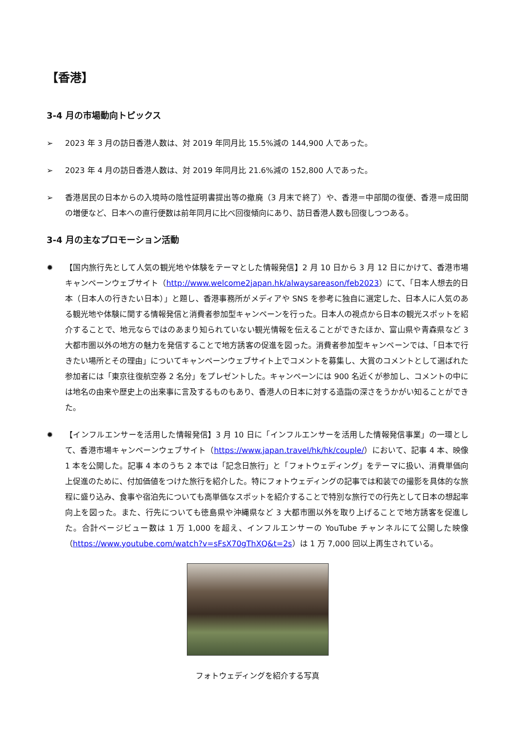【香港】
3-4 月の市場動向トピックス
➢ 2023 年 3 月の訪日香港人数は、対 2019 年同月比 15.5%減の 144,900 人であった。
➢ 2023 年 4 月の訪日香港人数は、対 2019 年同月比 21.6%減の 152,800 人であった。
➢ 香港居民の日本からの入境時の陰性証明書提出等の撤廃（3 月末で終了）や、香港＝中部間の復便、香港＝成田間の増便など、日本への直行便数は前年同月に比べ回復傾向にあり、訪日香港人数も回復しつつある。
3-4 月の主なプロモーション活動
✹ 【国内旅行先として人気の観光地や体験をテーマとした情報発信】2 月 10 日から 3 月 12 日にかけて、香港市場キャンペーンウェブサイト（http://www.welcome2japan.hk/alwaysareason/feb2023）にて、「日本人想去的日本（日本人の行きたい日本）」と題し、香港事務所がメディアや SNS を参考に独自に選定した、日本人に人気のある観光地や体験に関する情報発信と消費者参加型キャンペーンを行った。日本人の視点から日本の観光スポットを紹介することで、地元ならではのあまり知られていない観光情報を伝えることができたほか、富山県や青森県など 3 大都市圏以外の地方の魅力を発信することで地方誘客の促進を図った。消費者参加型キャンペーンでは、「日本で行きたい場所とその理由」についてキャンペーンウェブサイト上でコメントを募集し、大賞のコメントとして選ばれた参加者には「東京往復航空券 2 名分」をプレゼントした。キャンペーンには 900 名近くが参加し、コメントの中には地名の由来や歴史上の出来事に言及するものもあり、香港人の日本に対する造詣の深さをうかがい知ることができた。
✹ 【インフルエンサーを活用した情報発信】3 月 10 日に「インフルエンサーを活用した情報発信事業」の一環として、香港市場キャンペーンウェブサイト（https://www.japan.travel/hk/hk/couple/）において、記事 4 本、映像 1 本を公開した。記事 4 本のうち 2 本では「記念日旅行」と「フォトウェディング」をテーマに扱い、消費単価向上促進のために、付加価値をつけた旅行を紹介した。特にフォトウェディングの記事では和装での撮影を具体的な旅程に盛り込み、食事や宿泊先についても高単価なスポットを紹介することで特別な旅行での行先として日本の想起率向上を図った。また、行先についても徳島県や沖縄県など 3 大都市圏以外を取り上げることで地方誘客を促進した。合計ページビュー数は 1 万 1,000 を超え、インフルエンサーの YouTube チャンネルにて公開した映像（https://www.youtube.com/watch?v=sFsX70gThXQ&t=2s）は 1 万 7,000 回以上再生されている。
フォトウェディングを紹介する写真